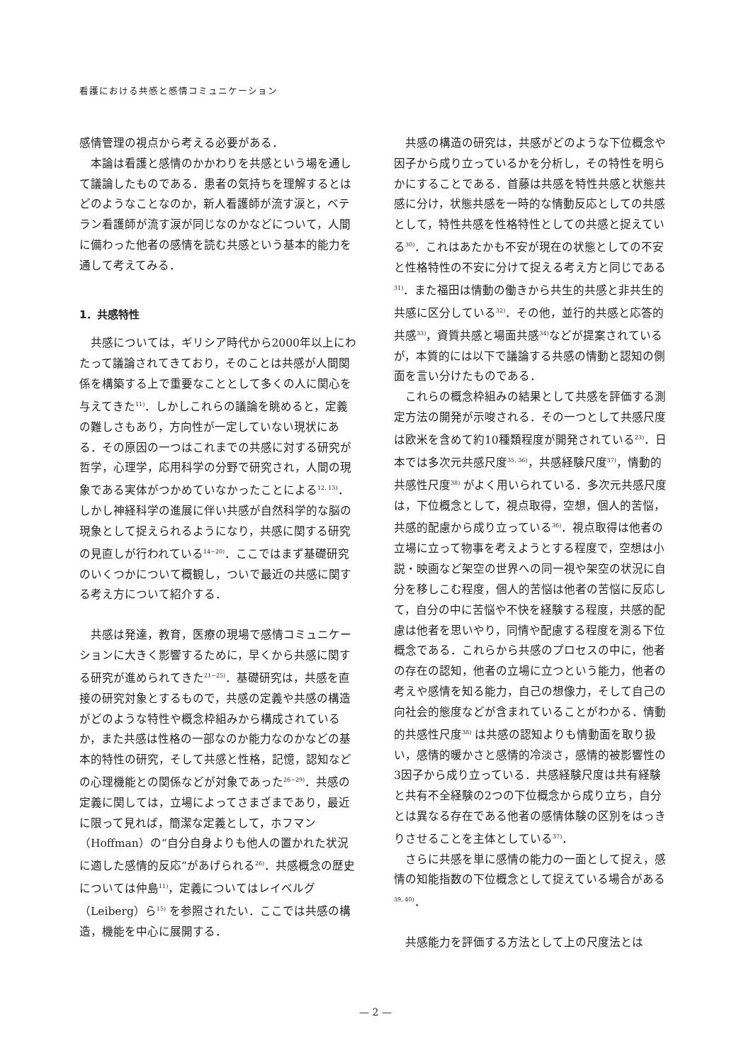看護における共感と感情コミュニケーション
感情管理の視点から考える必要がある．
本論は看護と感情のかかわりを共感という場を通して議論したものである．患者の気持ちを理解するとはどのようなことなのか，新人看護師が流す涙と，ベテラン看護師が流す涙が同じなのかなどについて，人間に備わった他者の感情を読む共感という基本的能力を通して考えてみる．
1．共感特性
共感については，ギリシア時代から2000年以上にわたって議論されてきており，そのことは共感が人間関係を構築する上で重要なこととして多くの人に関心を与えてきた<sup>11)</sup>．しかしこれらの議論を眺めると，定義の難しさもあり，方向性が一定していない現状にある．その原因の一つはこれまでの共感に対する研究が哲学，心理学，応用科学の分野で研究され，人間の現象である実体がつかめていなかったことによる<sup>12, 13)</sup>．しかし神経科学の進展に伴い共感が自然科学的な脳の現象として捉えられるようになり，共感に関する研究の見直しが行われている<sup>14−20)</sup>．ここではまず基礎研究のいくつかについて概観し，ついで最近の共感に関する考え方について紹介する．
共感は発達，教育，医療の現場で感情コミュニケーションに大きく影響するために，早くから共感に関する研究が進められてきた<sup>21−25)</sup>．基礎研究は，共感を直接の研究対象とするもので，共感の定義や共感の構造がどのような特性や概念枠組みから構成されているか，また共感は性格の一部なのか能力なのかなどの基本的特性の研究，そして共感と性格，記憶，認知などの心理機能との関係などが対象であった<sup>26−29)</sup>．共感の定義に関しては，立場によってさまざまであり，最近に限って見れば，簡潔な定義として，ホフマン（Hoffman）の“自分自身よりも他人の置かれた状況に適した感情的反応”があげられる<sup>26)</sup>．共感概念の歴史については仲島<sup>11)</sup>，定義についてはレイベルグ（Leiberg）ら<sup>15)</sup> を参照されたい．ここでは共感の構造，機能を中心に展開する．
共感の構造の研究は，共感がどのような下位概念や因子から成り立っているかを分析し，その特性を明らかにすることである．首藤は共感を特性共感と状態共感に分け，状態共感を一時的な情動反応としての共感として，特性共感を性格特性としての共感と捉えている<sup>30)</sup>．これはあたかも不安が現在の状態としての不安と性格特性の不安に分けて捉える考え方と同じである<sup>31)</sup>．また福田は情動の働きから共生的共感と非共生的共感に区分している<sup>32)</sup>．その他，並行的共感と応答的共感<sup>33)</sup>，資質共感と場面共感<sup>34)</sup>などが提案されているが，本質的には以下で議論する共感の情動と認知の側面を言い分けたものである．
これらの概念枠組みの結果として共感を評価する測定方法の開発が示唆される．その一つとして共感尺度は欧米を含めて約10種類程度が開発されている<sup>23)</sup>．日本では多次元共感尺度<sup>35, 36)</sup>，共感経験尺度<sup>37)</sup>，情動的共感性尺度<sup>38)</sup> がよく用いられている．多次元共感尺度は，下位概念として，視点取得，空想，個人的苦悩，共感的配慮から成り立っている<sup>36)</sup>．視点取得は他者の立場に立って物事を考えようとする程度で，空想は小説・映画など架空の世界への同一視や架空の状況に自分を移しこむ程度，個人的苦悩は他者の苦悩に反応して，自分の中に苦悩や不快を経験する程度，共感的配慮は他者を思いやり，同情や配慮する程度を測る下位概念である．これらから共感のプロセスの中に，他者の存在の認知，他者の立場に立つという能力，他者の考えや感情を知る能力，自己の想像力，そして自己の向社会的態度などが含まれていることがわかる．情動的共感性尺度<sup>38)</sup> は共感の認知よりも情動面を取り扱い，感情的暖かさと感情的冷淡さ，感情的被影響性の3因子から成り立っている．共感経験尺度は共有経験と共有不全経験の2つの下位概念から成り立ち，自分とは異なる存在である他者の感情体験の区別をはっきりさせることを主体としている<sup>37)</sup>．
さらに共感を単に感情の能力の一面として捉え，感情の知能指数の下位概念として捉えている場合がある<sup>39, 40)</sup>．
共感能力を評価する方法として上の尺度法とは
— 2 —